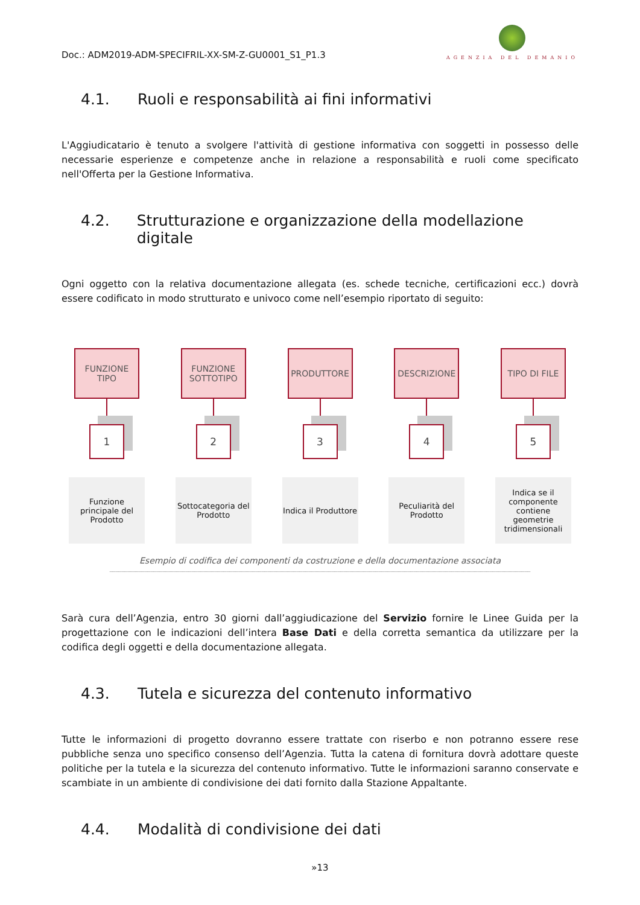Doc.: ADM2019-ADM-SPECIFRIL-XX-SM-Z-GU0001_S1_P1.3
AGENZIA DEL DEMANIO
4.1. Ruoli e responsabilità ai fini informativi
L'Aggiudicatario è tenuto a svolgere l'attività di gestione informativa con soggetti in possesso delle necessarie esperienze e competenze anche in relazione a responsabilità e ruoli come specificato nell'Offerta per la Gestione Informativa.
4.2. Strutturazione e organizzazione della modellazione digitale
Ogni oggetto con la relativa documentazione allegata (es. schede tecniche, certificazioni ecc.) dovrà essere codificato in modo strutturato e univoco come nell’esempio riportato di seguito:
FUNZIONE TIPO
1
Funzione principale del Prodotto
FUNZIONE SOTTOTIPO
2
Sottocategoria del Prodotto
PRODUTTORE
3
Indica il Produttore
DESCRIZIONE
4
Peculiarità del Prodotto
TIPO DI FILE
5
Indica se il componente contiene geometrie tridimensionali
Esempio di codifica dei componenti da costruzione e della documentazione associata
Sarà cura dell’Agenzia, entro 30 giorni dall’aggiudicazione del Servizio fornire le Linee Guida per la progettazione con le indicazioni dell’intera Base Dati e della corretta semantica da utilizzare per la codifica degli oggetti e della documentazione allegata.
4.3. Tutela e sicurezza del contenuto informativo
Tutte le informazioni di progetto dovranno essere trattate con riserbo e non potranno essere rese pubbliche senza uno specifico consenso dell’Agenzia. Tutta la catena di fornitura dovrà adottare queste politiche per la tutela e la sicurezza del contenuto informativo. Tutte le informazioni saranno conservate e scambiate in un ambiente di condivisione dei dati fornito dalla Stazione Appaltante.
4.4. Modalità di condivisione dei dati
»13